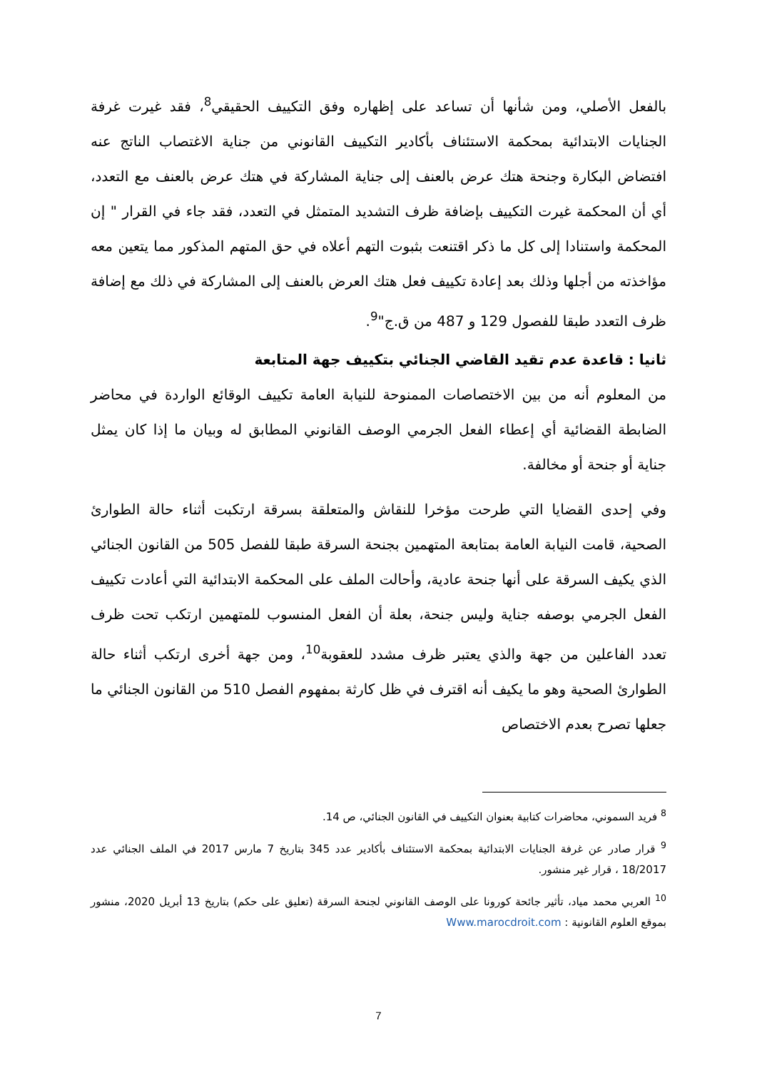بالفعل الأصلي، ومن شأنها أن تساعد على إظهاره وفق التكييف الحقيقي<sup>8</sup>، فقد غيرت غرفة الجنايات الابتدائية بمحكمة الاستئناف بأكادير التكييف القانوني من جناية الاغتصاب الناتج عنه افتضاض البكارة وجنحة هتك عرض بالعنف إلى جناية المشاركة في هتك عرض بالعنف مع التعدد، أي أن المحكمة غيرت التكييف بإضافة ظرف التشديد المتمثل في التعدد، فقد جاء في القرار " إن المحكمة واستنادا إلى كل ما ذكر اقتنعت بثبوت التهم أعلاه في حق المتهم المذكور مما يتعين معه مؤاخذته من أجلها وذلك بعد إعادة تكييف فعل هتك العرض بالعنف إلى المشاركة في ذلك مع إضافة ظرف التعدد طبقا للفصول 129 و 487 من ق.ج"<sup>9</sup>.
ثانيا : قاعدة عدم تقيد القاضي الجنائي بتكييف جهة المتابعة
من المعلوم أنه من بين الاختصاصات الممنوحة للنيابة العامة تكييف الوقائع الواردة في محاضر الضابطة القضائية أي إعطاء الفعل الجرمي الوصف القانوني المطابق له وبيان ما إذا كان يمثل جناية أو جنحة أو مخالفة.
وفي إحدى القضايا التي طرحت مؤخرا للنقاش والمتعلقة بسرقة ارتكبت أثناء حالة الطوارئ الصحية، قامت النيابة العامة بمتابعة المتهمين بجنحة السرقة طبقا للفصل 505 من القانون الجنائي الذي يكيف السرقة على أنها جنحة عادية، وأحالت الملف على المحكمة الابتدائية التي أعادت تكييف الفعل الجرمي بوصفه جناية وليس جنحة، بعلة أن الفعل المنسوب للمتهمين ارتكب تحت ظرف تعدد الفاعلين من جهة والذي يعتبر ظرف مشدد للعقوبة<sup>10</sup>، ومن جهة أخرى ارتكب أثناء حالة الطوارئ الصحية وهو ما يكيف أنه اقترف في ظل كارثة بمفهوم الفصل 510 من القانون الجنائي ما جعلها تصرح بعدم الاختصاص
<sup>8</sup> فريد السموني، محاضرات كتابية بعنوان التكييف في القانون الجنائي، ص 14.
<sup>9</sup> قرار صادر عن غرفة الجنايات الابتدائية بمحكمة الاستئناف بأكادير عدد 345 بتاريخ 7 مارس 2017 في الملف الجنائي عدد 18/2017 ، قرار غير منشور.
<sup>10</sup> العربي محمد مياد، تأثير جائحة كورونا على الوصف القانوني لجنحة السرقة (تعليق على حكم) بتاريخ 13 أبريل 2020، منشور بموقع العلوم القانونية : Www.marocdroit.com
7